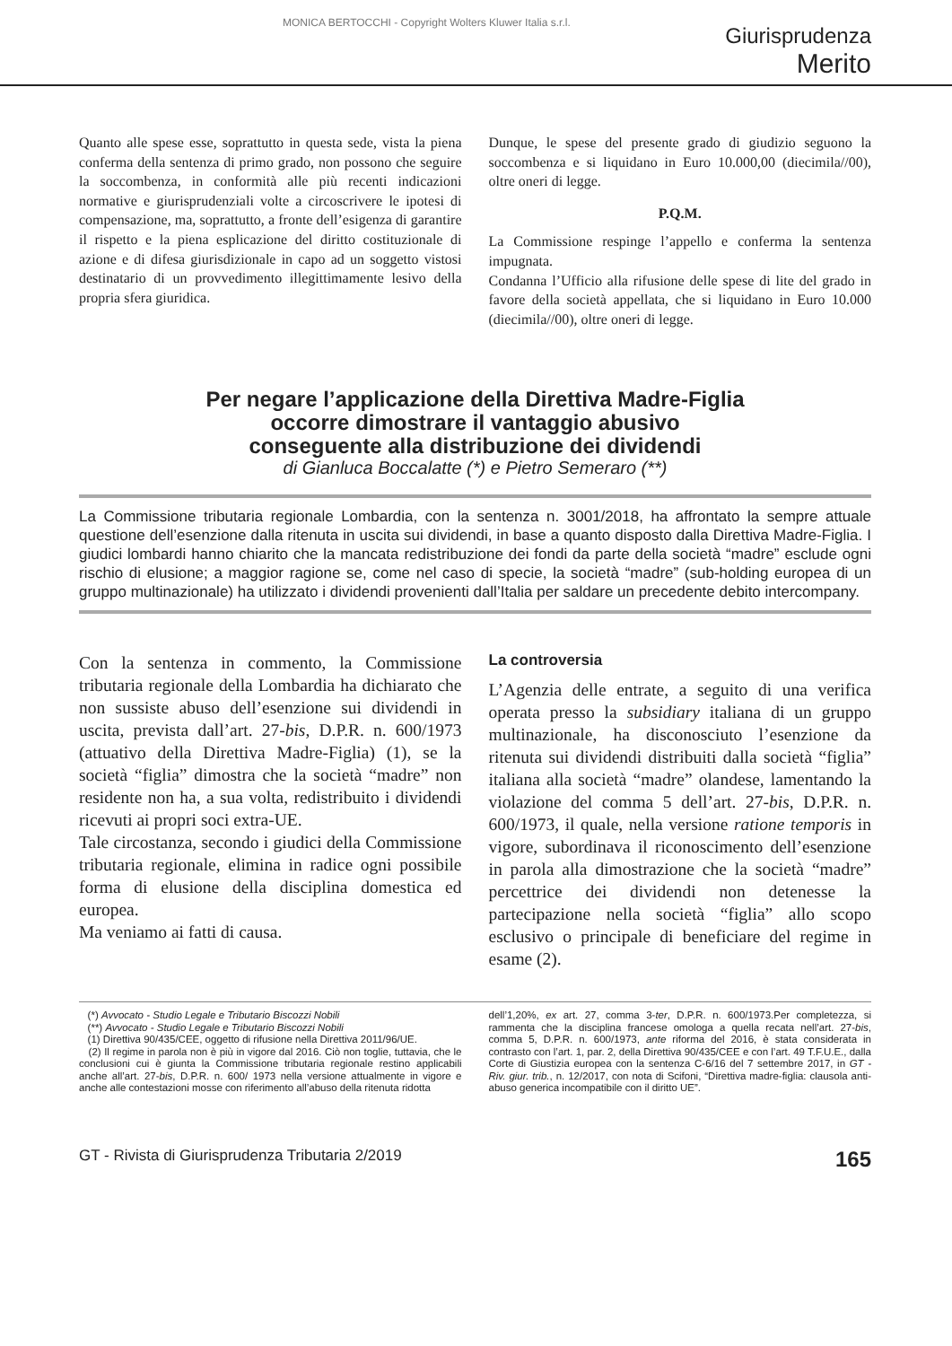MONICA BERTOCCHI - Copyright Wolters Kluwer Italia s.r.l.
Giurisprudenza
Merito
Quanto alle spese esse, soprattutto in questa sede, vista la piena conferma della sentenza di primo grado, non possono che seguire la soccombenza, in conformità alle più recenti indicazioni normative e giurisprudenziali volte a circoscrivere le ipotesi di compensazione, ma, soprattutto, a fronte dell’esigenza di garantire il rispetto e la piena esplicazione del diritto costituzionale di azione e di difesa giurisdizionale in capo ad un soggetto vistosi destinatario di un provvedimento illegittimamente lesivo della propria sfera giuridica.
Dunque, le spese del presente grado di giudizio seguono la soccombenza e si liquidano in Euro 10.000,00 (diecimila//00), oltre oneri di legge.
P.Q.M.
La Commissione respinge l’appello e conferma la sentenza impugnata.
Condanna l’Ufficio alla rifusione delle spese di lite del grado in favore della società appellata, che si liquidano in Euro 10.000 (diecimila//00), oltre oneri di legge.
Per negare l’applicazione della Direttiva Madre-Figlia
occorre dimostrare il vantaggio abusivo
conseguente alla distribuzione dei dividendi
di Gianluca Boccalatte (*) e Pietro Semeraro (**)
La Commissione tributaria regionale Lombardia, con la sentenza n. 3001/2018, ha affrontato la sempre attuale questione dell’esenzione dalla ritenuta in uscita sui dividendi, in base a quanto disposto dalla Direttiva Madre-Figlia. I giudici lombardi hanno chiarito che la mancata redistribuzione dei fondi da parte della società “madre” esclude ogni rischio di elusione; a maggior ragione se, come nel caso di specie, la società “madre” (sub-holding europea di un gruppo multinazionale) ha utilizzato i dividendi provenienti dall’Italia per saldare un precedente debito intercompany.
Con la sentenza in commento, la Commissione tributaria regionale della Lombardia ha dichiarato che non sussiste abuso dell’esenzione sui dividendi in uscita, prevista dall’art. 27-bis, D.P.R. n. 600/1973 (attuativo della Direttiva Madre-Figlia) (1), se la società “figlia” dimostra che la società “madre” non residente non ha, a sua volta, redistribuito i dividendi ricevuti ai propri soci extra-UE.
Tale circostanza, secondo i giudici della Commissione tributaria regionale, elimina in radice ogni possibile forma di elusione della disciplina domestica ed europea.
Ma veniamo ai fatti di causa.
La controversia
L’Agenzia delle entrate, a seguito di una verifica operata presso la subsidiary italiana di un gruppo multinazionale, ha disconosciuto l’esenzione da ritenuta sui dividendi distribuiti dalla società “figlia” italiana alla società “madre” olandese, lamentando la violazione del comma 5 dell’art. 27-bis, D.P.R. n. 600/1973, il quale, nella versione ratione temporis in vigore, subordinava il riconoscimento dell’esenzione in parola alla dimostrazione che la società “madre” percettrice dei dividendi non detenesse la partecipazione nella società “figlia” allo scopo esclusivo o principale di beneficiare del regime in esame (2).
(*) Avvocato - Studio Legale e Tributario Biscozzi Nobili
(**) Avvocato - Studio Legale e Tributario Biscozzi Nobili
(1) Direttiva 90/435/CEE, oggetto di rifusione nella Direttiva 2011/96/UE.
(2) Il regime in parola non è più in vigore dal 2016. Ciò non toglie, tuttavia, che le conclusioni cui è giunta la Commissione tributaria regionale restino applicabili anche all’art. 27-bis, D.P.R. n. 600/ 1973 nella versione attualmente in vigore e anche alle contestazioni mosse con riferimento all’abuso della ritenuta ridotta
dell’1,20%, ex art. 27, comma 3-ter, D.P.R. n. 600/1973.Per completezza, si rammenta che la disciplina francese omologa a quella recata nell’art. 27-bis, comma 5, D.P.R. n. 600/1973, ante riforma del 2016, è stata considerata in contrasto con l’art. 1, par. 2, della Direttiva 90/435/CEE e con l’art. 49 T.F.U.E., dalla Corte di Giustizia europea con la sentenza C-6/16 del 7 settembre 2017, in GT - Riv. giur. trib., n. 12/2017, con nota di Scifoni, “Direttiva madre-figlia: clausola anti-abuso generica incompatibile con il diritto UE”.
GT - Rivista di Giurisprudenza Tributaria 2/2019 165